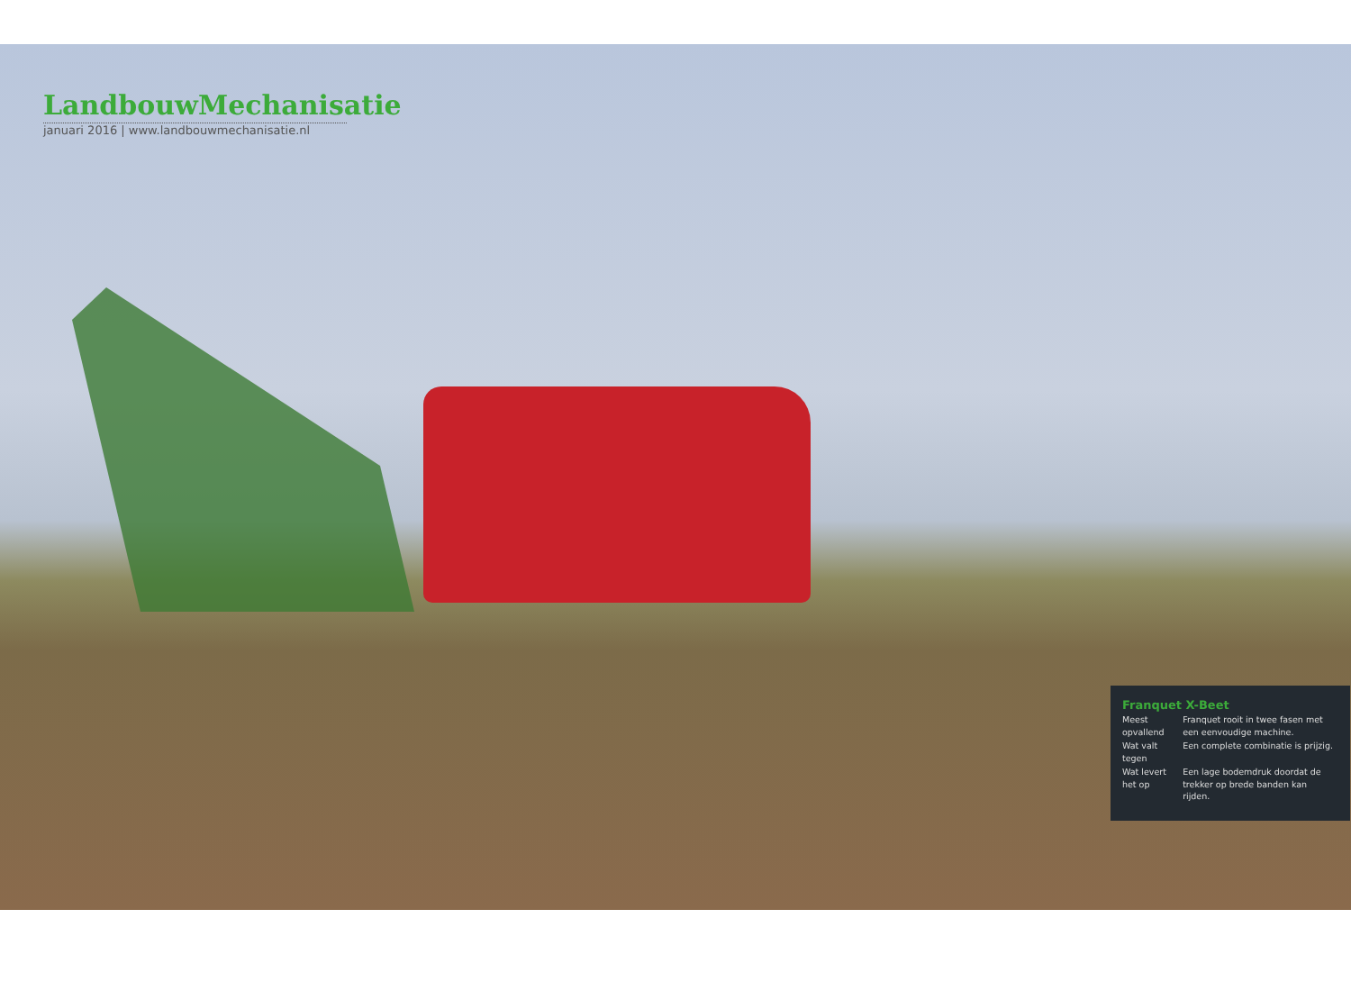LandbouwMechanisatie
januari 2016 | www.landbouwmechanisatie.nl
Franquet X-Beet
| Meest opvallend | Franquet rooit in twee fasen met een eenvoudige machine. |
| Wat valt tegen | Een complete combinatie is prijzig. |
| Wat levert het op | Een lage bodemdruk doordat de trekker op brede banden kan rijden. |